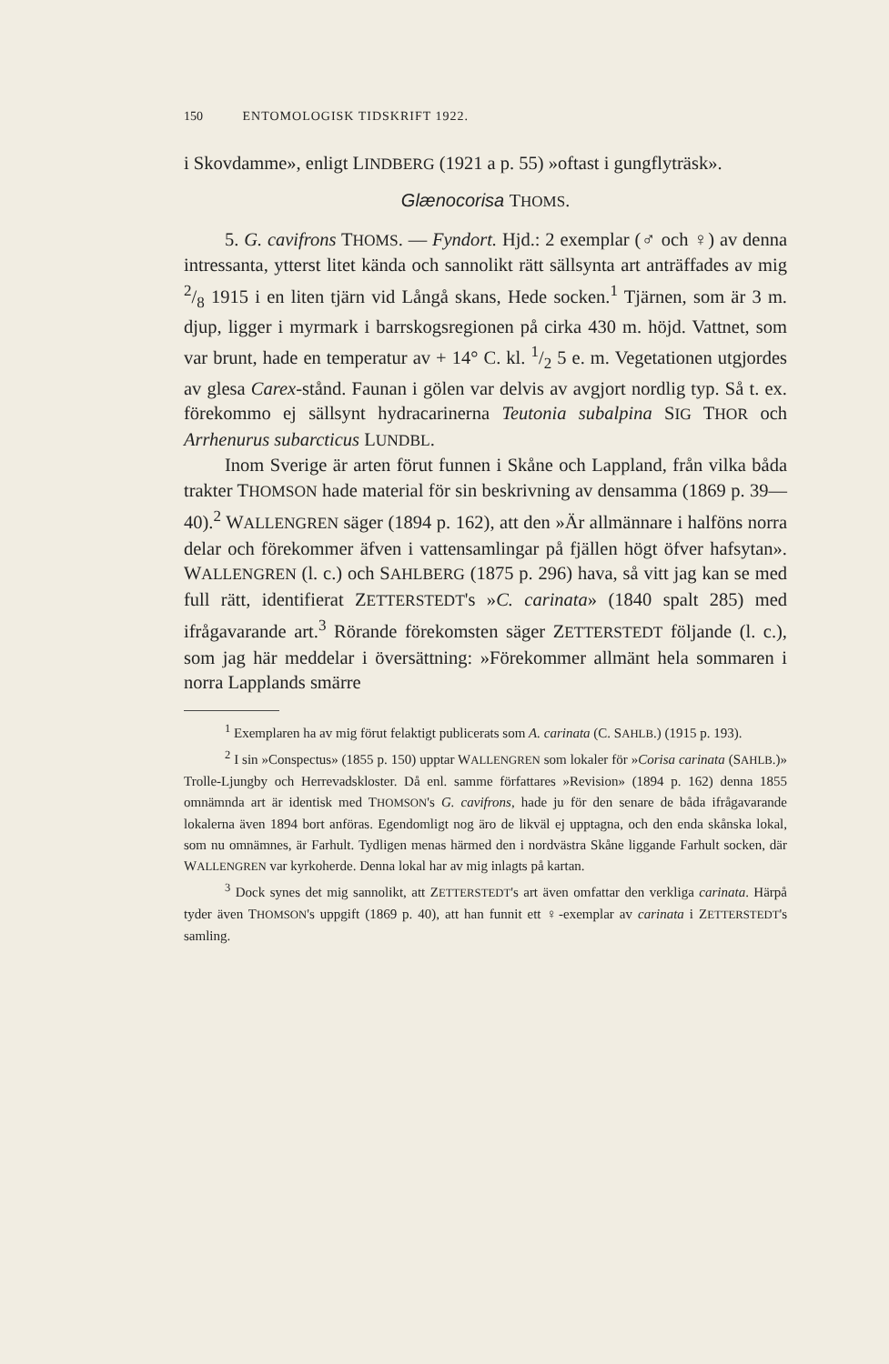150 ENTOMOLOGISK TIDSKRIFT 1922.
i Skovdamme», enligt LINDBERG (1921 a p. 55) »oftast i gungflyträsk».
Glænocorisa THOMS.
5. G. cavifrons THOMS. — Fyndort. Hjd.: 2 exemplar (♂ och ♀) av denna intressanta, ytterst litet kända och sannolikt rätt sällsynta art anträffades av mig 2/8 1915 i en liten tjärn vid Långå skans, Hede socken.<sup>1</sup> Tjärnen, som är 3 m. djup, ligger i myrmark i barrskogsregionen på cirka 430 m. höjd. Vattnet, som var brunt, hade en temperatur av + 14° C. kl. 1/2 5 e. m. Vegetationen utgjordes av glesa Carex-stånd. Faunan i gölen var delvis av avgjort nordlig typ. Så t. ex. förekommo ej sällsynt hydracarinerna Teutonia subalpina SIG THOR och Arrhenurus subarcticus LUNDBL.
Inom Sverige är arten förut funnen i Skåne och Lappland, från vilka båda trakter THOMSON hade material för sin beskrivning av densamma (1869 p. 39—40).<sup>2</sup> WALLENGREN säger (1894 p. 162), att den »Är allmännare i halföns norra delar och förekommer äfven i vattensamlingar på fjällen högt öfver hafsytan». WALLENGREN (l. c.) och SAHLBERG (1875 p. 296) hava, så vitt jag kan se med full rätt, identifierat ZETTERSTEDT's »C. carinata» (1840 spalt 285) med ifrågavarande art.<sup>3</sup> Rörande förekomsten säger ZETTERSTEDT följande (l. c.), som jag här meddelar i översättning: »Förekommer allmänt hela sommaren i norra Lapplands smärre
<sup>1</sup> Exemplaren ha av mig förut felaktigt publicerats som A. carinata (C. SAHLB.) (1915 p. 193).
<sup>2</sup> I sin »Conspectus» (1855 p. 150) upptar WALLENGREN som lokaler för »Corisa carinata (SAHLB.)» Trolle-Ljungby och Herrevadskloster. Då enl. samme författares »Revision» (1894 p. 162) denna 1855 omnämnda art är identisk med THOMSON's G. cavifrons, hade ju för den senare de båda ifrågavarande lokalerna även 1894 bort anföras. Egendomligt nog äro de likväl ej upptagna, och den enda skånska lokal, som nu omnämnes, är Farhult. Tydligen menas härmed den i nordvästra Skåne liggande Farhult socken, där WALLENGREN var kyrkoherde. Denna lokal har av mig inlagts på kartan.
<sup>3</sup> Dock synes det mig sannolikt, att ZETTERSTEDT's art även omfattar den verkliga carinata. Härpå tyder även THOMSON's uppgift (1869 p. 40), att han funnit ett ♀-exemplar av carinata i ZETTERSTEDT's samling.